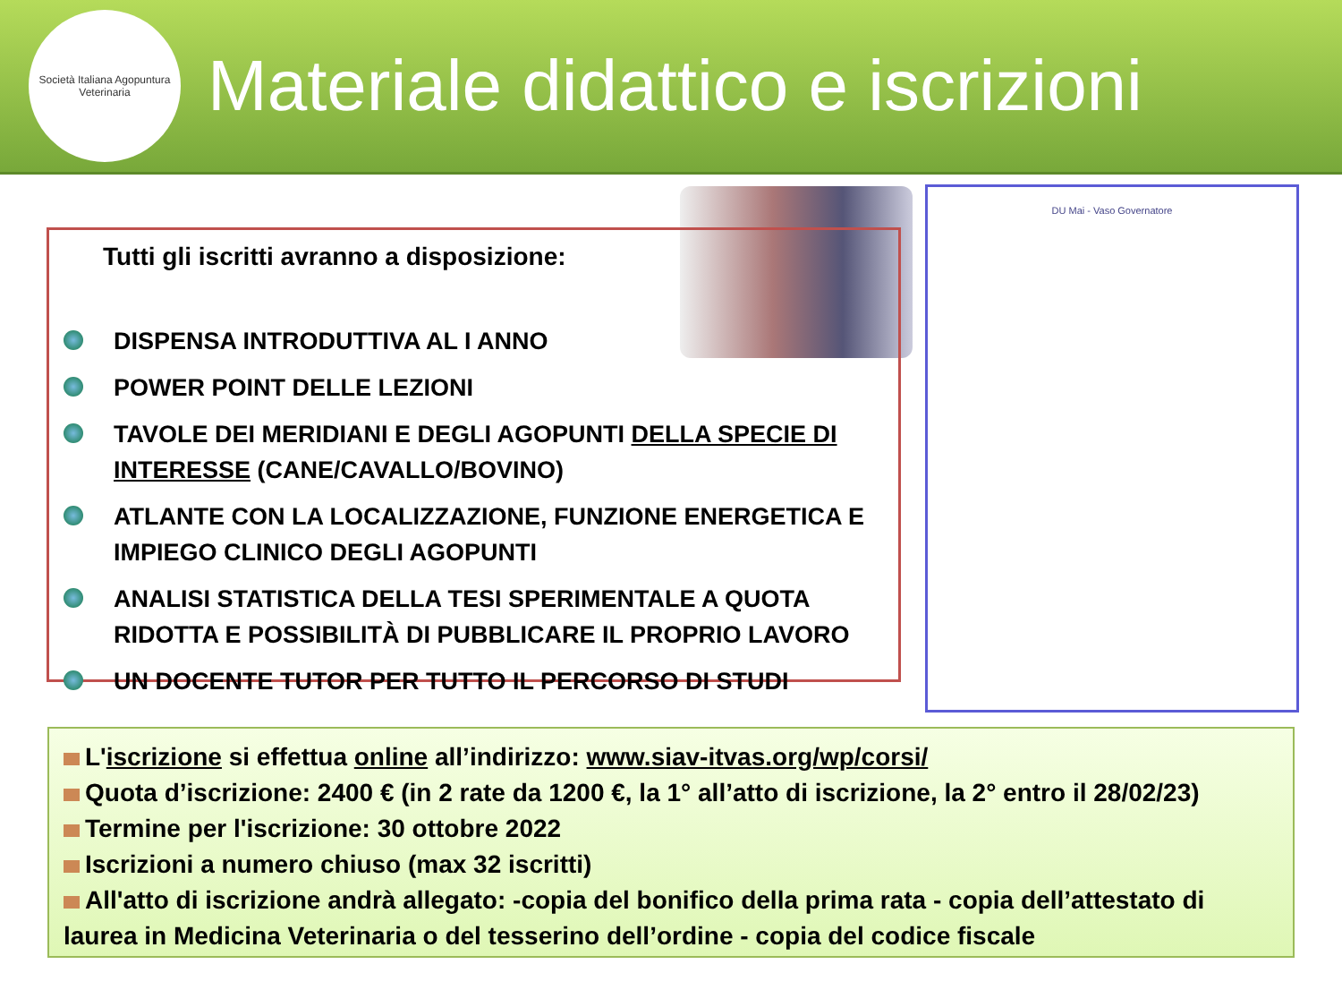Società Italiana Agopuntura Veterinaria
Materiale didattico e iscrizioni
DU Mai - Vaso Governatore
Tutti gli iscritti avranno a disposizione:
DISPENSA INTRODUTTIVA AL I ANNO
POWER POINT DELLE LEZIONI
TAVOLE DEI MERIDIANI E DEGLI AGOPUNTI DELLA SPECIE DI INTERESSE (CANE/CAVALLO/BOVINO)
ATLANTE CON LA LOCALIZZAZIONE, FUNZIONE ENERGETICA E IMPIEGO CLINICO DEGLI AGOPUNTI
ANALISI STATISTICA DELLA TESI SPERIMENTALE A QUOTA RIDOTTA E POSSIBILITÀ DI PUBBLICARE IL PROPRIO LAVORO
UN DOCENTE TUTOR PER TUTTO IL PERCORSO DI STUDI
L'iscrizione si effettua online all’indirizzo: www.siav-itvas.org/wp/corsi/
Quota d’iscrizione: 2400 € (in 2 rate da 1200 €, la 1° all’atto di iscrizione, la 2° entro il 28/02/23)
Termine per l'iscrizione: 30 ottobre 2022
Iscrizioni a numero chiuso (max 32 iscritti)
All'atto di iscrizione andrà allegato: -copia del bonifico della prima rata - copia dell’attestato di laurea in Medicina Veterinaria o del tesserino dell’ordine - copia del codice fiscale